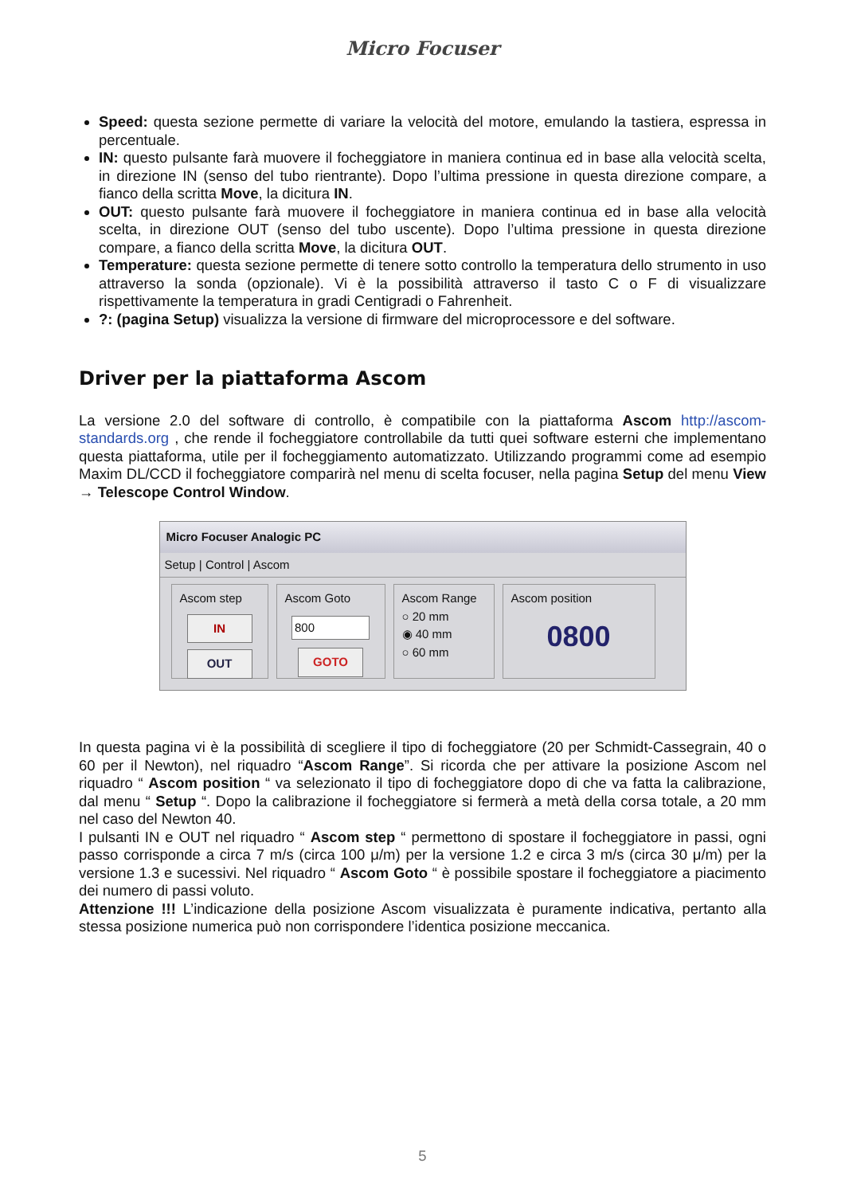Micro Focuser
Speed: questa sezione permette di variare la velocità del motore, emulando la tastiera, espressa in percentuale.
IN: questo pulsante farà muovere il focheggiatore in maniera continua ed in base alla velocità scelta, in direzione IN (senso del tubo rientrante). Dopo l’ultima pressione in questa direzione compare, a fianco della scritta Move, la dicitura IN.
OUT: questo pulsante farà muovere il focheggiatore in maniera continua ed in base alla velocità scelta, in direzione OUT (senso del tubo uscente). Dopo l’ultima pressione in questa direzione compare, a fianco della scritta Move, la dicitura OUT.
Temperature: questa sezione permette di tenere sotto controllo la temperatura dello strumento in uso attraverso la sonda (opzionale). Vi è la possibilità attraverso il tasto C o F di visualizzare rispettivamente la temperatura in gradi Centigradi o Fahrenheit.
?: (pagina Setup) visualizza la versione di firmware del microprocessore e del software.
Driver per la piattaforma Ascom
La versione 2.0 del software di controllo, è compatibile con la piattaforma Ascom http://ascom-standards.org , che rende il focheggiatore controllabile da tutti quei software esterni che implementano questa piattaforma, utile per il focheggiamento automatizzato. Utilizzando programmi come ad esempio Maxim DL/CCD il focheggiatore comparirà nel menu di scelta focuser, nella pagina Setup del menu View → Telescope Control Window.
Micro Focuser Analogic PC
Setup | Control | Ascom
Ascom step
IN
OUT
Ascom Goto
800
GOTO
Ascom Range
○ 20 mm
◉ 40 mm
○ 60 mm
Ascom position
0800
In questa pagina vi è la possibilità di scegliere il tipo di focheggiatore (20 per Schmidt-Cassegrain, 40 o 60 per il Newton), nel riquadro “Ascom Range”. Si ricorda che per attivare la posizione Ascom nel riquadro “ Ascom position “ va selezionato il tipo di focheggiatore dopo di che va fatta la calibrazione, dal menu “ Setup “. Dopo la calibrazione il focheggiatore si fermerà a metà della corsa totale, a 20 mm nel caso del Newton 40.
I pulsanti IN e OUT nel riquadro “ Ascom step “ permettono di spostare il focheggiatore in passi, ogni passo corrisponde a circa 7 m/s (circa 100 μ/m) per la versione 1.2 e circa 3 m/s (circa 30 μ/m) per la versione 1.3 e sucessivi. Nel riquadro “ Ascom Goto “ è possibile spostare il focheggiatore a piacimento dei numero di passi voluto.
Attenzione !!! L’indicazione della posizione Ascom visualizzata è puramente indicativa, pertanto alla stessa posizione numerica può non corrispondere l’identica posizione meccanica.
5